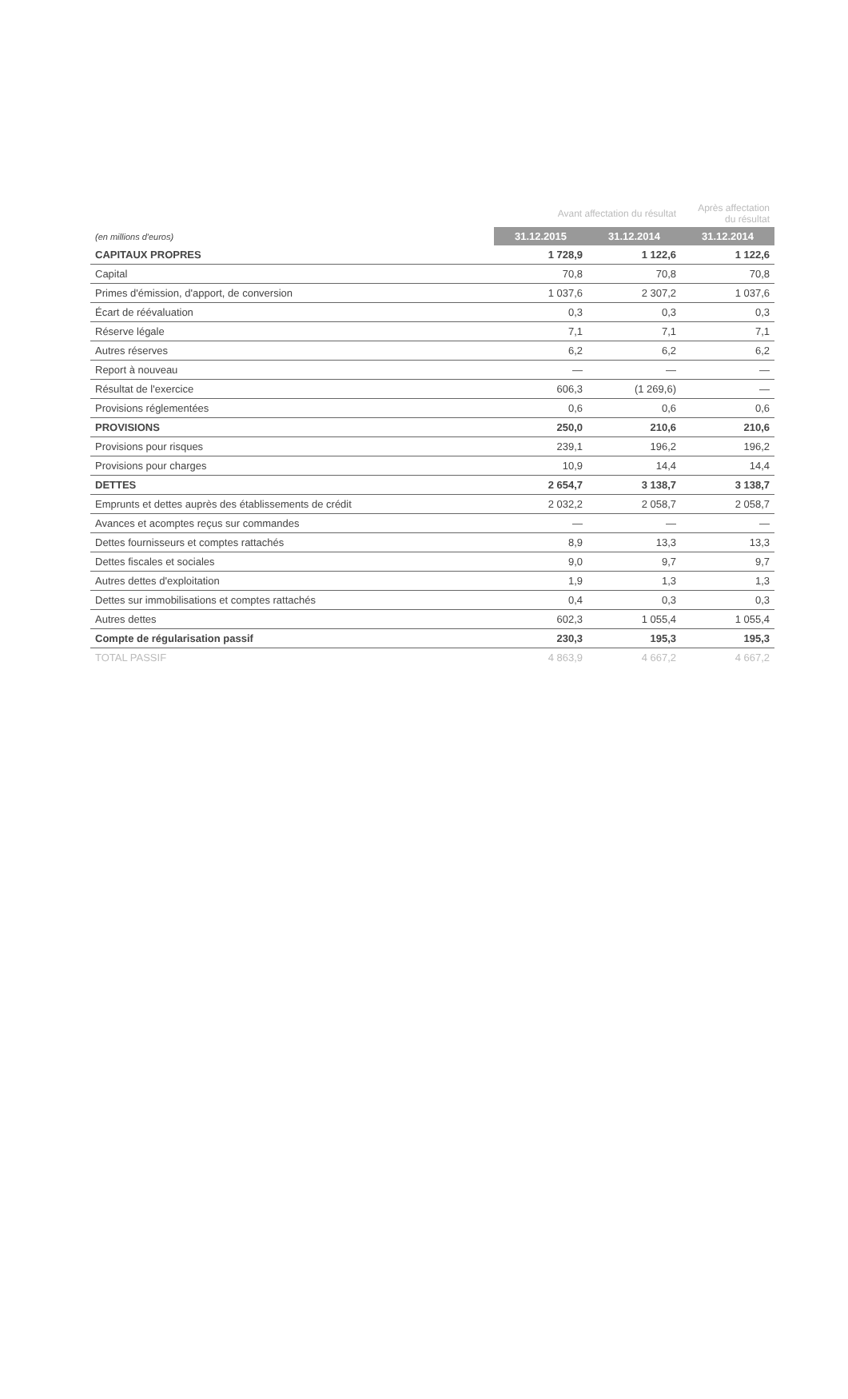| | Avant affectation du résultat | | Après affectation du résultat |
| --- | --- | --- | --- |
| (en millions d'euros) | 31.12.2015 | 31.12.2014 | 31.12.2014 |
| CAPITAUX PROPRES | 1 728,9 | 1 122,6 | 1 122,6 |
| Capital | 70,8 | 70,8 | 70,8 |
| Primes d'émission, d'apport, de conversion | 1 037,6 | 2 307,2 | 1 037,6 |
| Écart de réévaluation | 0,3 | 0,3 | 0,3 |
| Réserve légale | 7,1 | 7,1 | 7,1 |
| Autres réserves | 6,2 | 6,2 | 6,2 |
| Report à nouveau | — | — | — |
| Résultat de l'exercice | 606,3 | (1 269,6) | — |
| Provisions réglementées | 0,6 | 0,6 | 0,6 |
| PROVISIONS | 250,0 | 210,6 | 210,6 |
| Provisions pour risques | 239,1 | 196,2 | 196,2 |
| Provisions pour charges | 10,9 | 14,4 | 14,4 |
| DETTES | 2 654,7 | 3 138,7 | 3 138,7 |
| Emprunts et dettes auprès des établissements de crédit | 2 032,2 | 2 058,7 | 2 058,7 |
| Avances et acomptes reçus sur commandes | — | — | — |
| Dettes fournisseurs et comptes rattachés | 8,9 | 13,3 | 13,3 |
| Dettes fiscales et sociales | 9,0 | 9,7 | 9,7 |
| Autres dettes d'exploitation | 1,9 | 1,3 | 1,3 |
| Dettes sur immobilisations et comptes rattachés | 0,4 | 0,3 | 0,3 |
| Autres dettes | 602,3 | 1 055,4 | 1 055,4 |
| Compte de régularisation passif | 230,3 | 195,3 | 195,3 |
| TOTAL PASSIF | 4 863,9 | 4 667,2 | 4 667,2 |